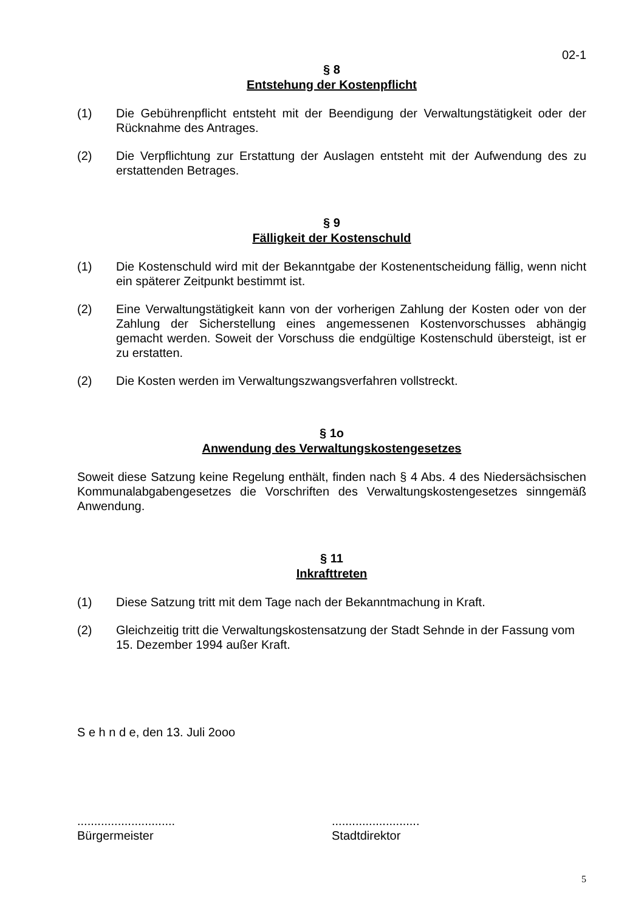02-1
§ 8
Entstehung der Kostenpflicht
(1) Die Gebührenpflicht entsteht mit der Beendigung der Verwaltungstätigkeit oder der Rücknahme des Antrages.
(2) Die Verpflichtung zur Erstattung der Auslagen entsteht mit der Aufwendung des zu erstattenden Betrages.
§ 9
Fälligkeit der Kostenschuld
(1) Die Kostenschuld wird mit der Bekanntgabe der Kostenentscheidung fällig, wenn nicht ein späterer Zeitpunkt bestimmt ist.
(2) Eine Verwaltungstätigkeit kann von der vorherigen Zahlung der Kosten oder von der Zahlung der Sicherstellung eines angemessenen Kostenvorschusses abhängig gemacht werden. Soweit der Vorschuss die endgültige Kostenschuld übersteigt, ist er zu erstatten.
(2) Die Kosten werden im Verwaltungszwangsverfahren vollstreckt.
§ 1o
Anwendung des Verwaltungskostengesetzes
Soweit diese Satzung keine Regelung enthält, finden nach § 4 Abs. 4 des Niedersächsischen Kommunalabgabengesetzes die Vorschriften des Verwaltungskostengesetzes sinngemäß Anwendung.
§ 11
Inkrafttreten
(1) Diese Satzung tritt mit dem Tage nach der Bekanntmachung in Kraft.
(2) Gleichzeitig tritt die Verwaltungskostensatzung der Stadt Sehnde in der Fassung vom
15. Dezember 1994 außer Kraft.
S e h n d e, den 13. Juli 2ooo
.............................
Bürgermeister
..........................
Stadtdirektor
5